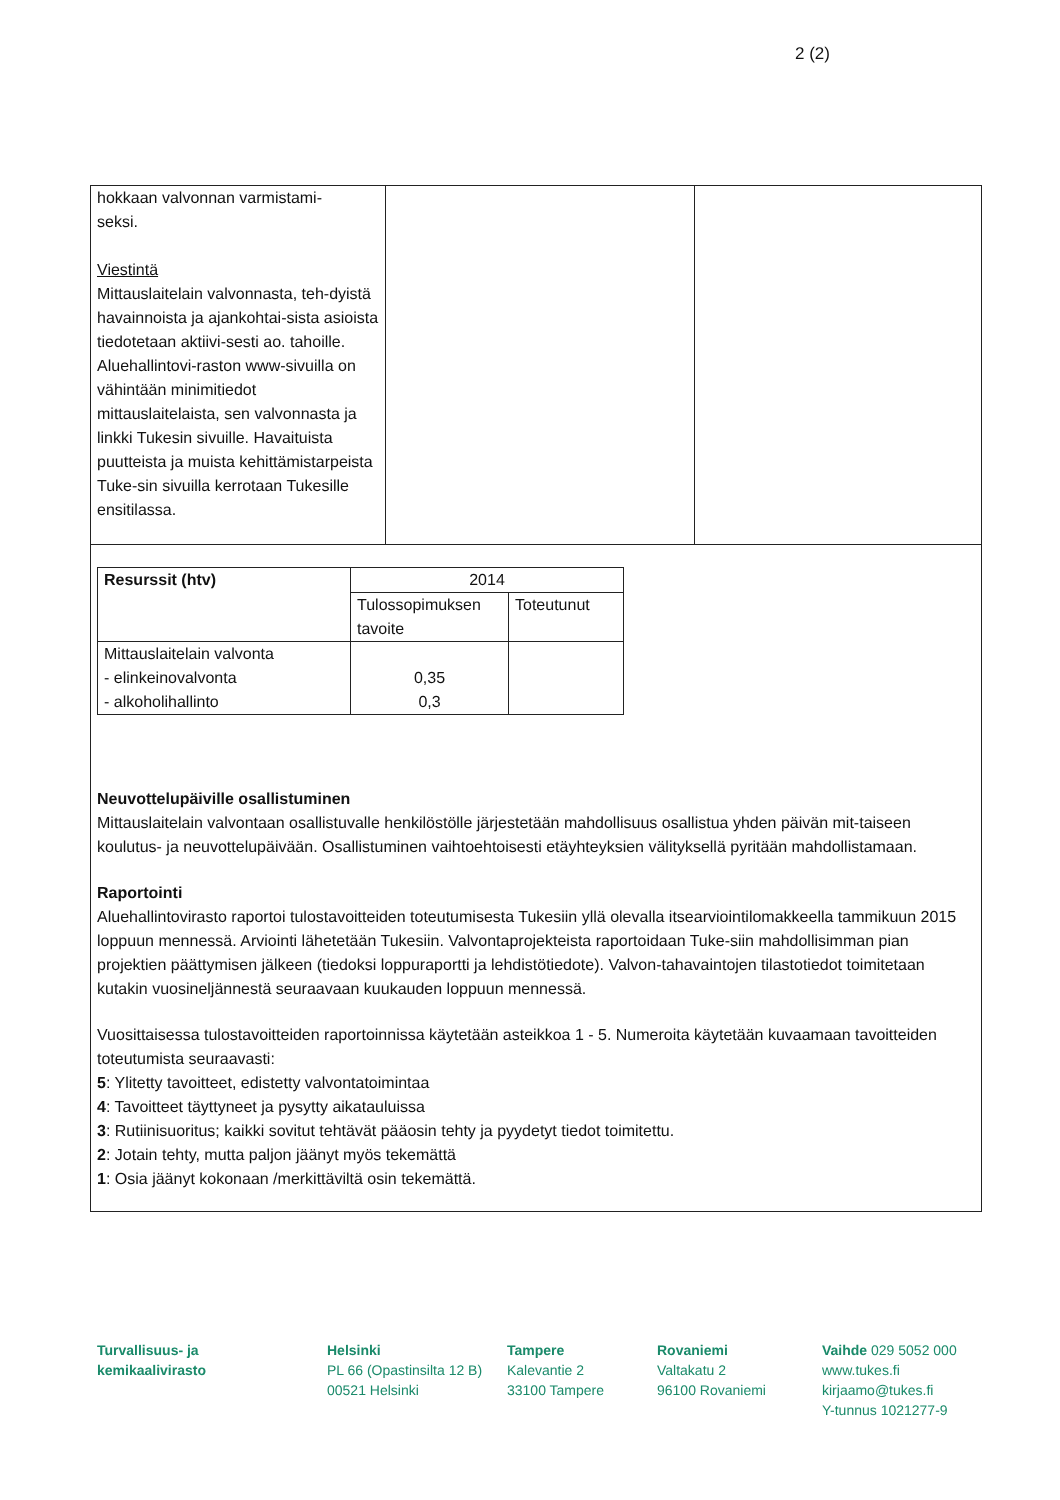2 (2)
hokkaan valvonnan varmistami-
seksi.
Viestintä
Mittauslaitelain valvonnasta, teh-dyistä havainnoista ja ajankohtai-sista asioista tiedotetaan aktiivi-sesti ao. tahoille. Aluehallintovi-raston www-sivuilla on vähintään minimitiedot mittauslaitelaista, sen valvonnasta ja linkki Tukesin sivuille. Havaituista puutteista ja muista kehittämistarpeista Tuke-sin sivuilla kerrotaan Tukesille ensitilassa.
| Resurssit (htv) | 2014 | |
| --- | --- | --- |
| | Tulossopimuksen tavoite | Toteutunut |
| Mittauslaitelain valvonta - elinkeinovalvonta - alkoholihallinto | 0,35 0,3 | |
Neuvottelupäiville osallistuminen
Mittauslaitelain valvontaan osallistuvalle henkilöstölle järjestetään mahdollisuus osallistua yhden päivän mit-taiseen koulutus- ja neuvottelupäivään. Osallistuminen vaihtoehtoisesti etäyhteyksien välityksellä pyritään mahdollistamaan.
Raportointi
Aluehallintovirasto raportoi tulostavoitteiden toteutumisesta Tukesiin yllä olevalla itsearviointilomakkeella tammikuun 2015 loppuun mennessä. Arviointi lähetetään Tukesiin. Valvontaprojekteista raportoidaan Tuke-siin mahdollisimman pian projektien päättymisen jälkeen (tiedoksi loppuraportti ja lehdistötiedote). Valvon-tahavaintojen tilastotiedot toimitetaan kutakin vuosineljännestä seuraavaan kuukauden loppuun mennessä.
Vuosittaisessa tulostavoitteiden raportoinnissa käytetään asteikkoa 1 - 5. Numeroita käytetään kuvaamaan tavoitteiden toteutumista seuraavasti:
5: Ylitetty tavoitteet, edistetty valvontatoimintaa
4: Tavoitteet täyttyneet ja pysytty aikatauluissa
3: Rutiinisuoritus; kaikki sovitut tehtävät pääosin tehty ja pyydetyt tiedot toimitettu.
2: Jotain tehty, mutta paljon jäänyt myös tekemättä
1: Osia jäänyt kokonaan /merkittäviltä osin tekemättä.
Turvallisuus- ja
kemikaalivirasto
Helsinki
PL 66 (Opastinsilta 12 B)
00521 Helsinki
Tampere
Kalevantie 2
33100 Tampere
Rovaniemi
Valtakatu 2
96100 Rovaniemi
Vaihde 029 5052 000
www.tukes.fi
kirjaamo@tukes.fi
Y-tunnus 1021277-9